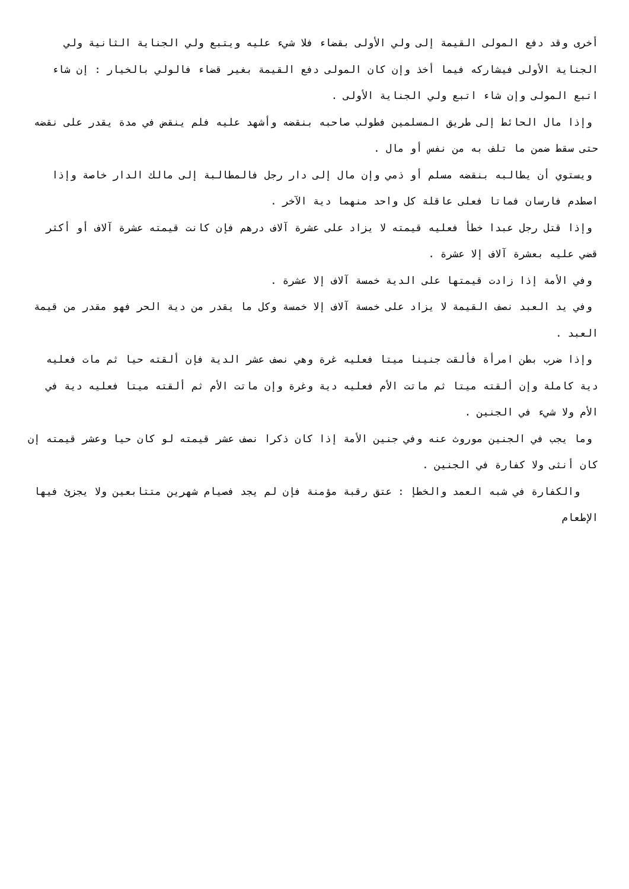أخرى وقد دفع المولى القيمة إلى ولي الأولى بقضاء فلا شيء عليه ويتبع ولي الجناية الثانية ولي الجناية الأولى فيشاركه فيما أخذ وإن كان المولى دفع القيمة بغير قضاء فالولي بالخيار : إن شاء اتبع المولى وإن شاء اتبع ولي الجناية الأولى .
وإذا مال الحائط إلى طريق المسلمين فطولب صاحبه بنقضه وأشهد عليه فلم ينقض في مدة يقدر على نقضه حتى سقط ضمن ما تلف به من نفس أو مال .
ويستوي أن يطالبه بنقضه مسلم أو ذمي وإن مال إلى دار رجل فالمطالبة إلى مالك الدار خاصة وإذا اصطدم فارسان فماتا فعلى عاقلة كل واحد منهما دية الآخر .
وإذا قتل رجل عبدا خطأ فعليه قيمته لا يزاد على عشرة آلاف درهم فإن كانت قيمته عشرة آلاف أو أكثر قضي عليه بعشرة آلاف إلا عشرة .
وفي الأمة إذا زادت قيمتها على الدية خمسة آلاف إلا عشرة .
وفي يد العبد نصف القيمة لا يزاد على خمسة آلاف إلا خمسة وكل ما يقدر من دية الحر فهو مقدر من قيمة العبد .
وإذا ضرب بطن امرأة فألقت جنينا ميتا فعليه غرة وهي نصف عشر الدية فإن ألقته حيا ثم مات فعليه دية كاملة وإن ألقته ميتا ثم ماتت الأم فعليه دية وغرة وإن ماتت الأم ثم ألقته ميتا فعليه دية في الأم ولا شيء في الجنين .
وما يجب في الجنين موروث عنه وفي جنين الأمة إذا كان ذكرا نصف عشر قيمته لو كان حيا وعشر قيمته إن كان أنثى ولا كفارة في الجنين .
والكفارة في شبه العمد والخطإ : عتق رقبة مؤمنة فإن لم يجد فصيام شهرين متتابعين ولا يجزئ فيها الإطعام